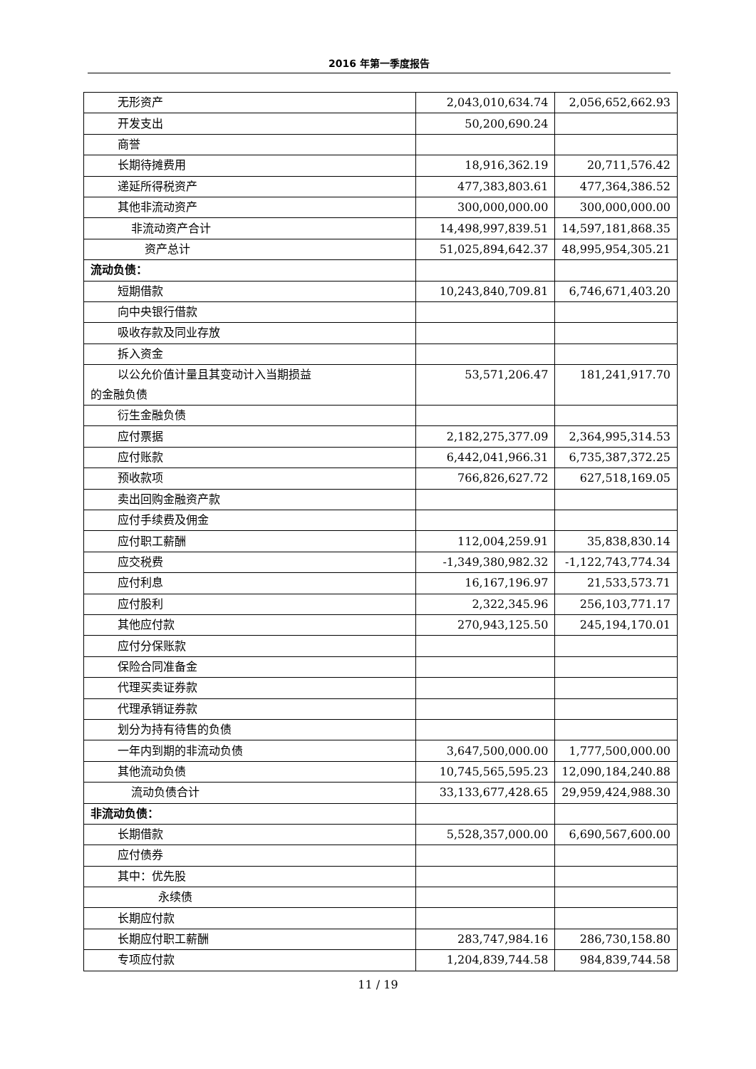2016 年第一季度报告
| 无形资产 | 2,043,010,634.74 | 2,056,652,662.93 |
| 开发支出 | 50,200,690.24 | |
| 商誉 | | |
| 长期待摊费用 | 18,916,362.19 | 20,711,576.42 |
| 递延所得税资产 | 477,383,803.61 | 477,364,386.52 |
| 其他非流动资产 | 300,000,000.00 | 300,000,000.00 |
| 非流动资产合计 | 14,498,997,839.51 | 14,597,181,868.35 |
| 资产总计 | 51,025,894,642.37 | 48,995,954,305.21 |
| 流动负债： | | |
| 短期借款 | 10,243,840,709.81 | 6,746,671,403.20 |
| 向中央银行借款 | | |
| 吸收存款及同业存放 | | |
| 拆入资金 | | |
| 以公允价值计量且其变动计入当期损益 的金融负债 | 53,571,206.47 | 181,241,917.70 |
| 衍生金融负债 | | |
| 应付票据 | 2,182,275,377.09 | 2,364,995,314.53 |
| 应付账款 | 6,442,041,966.31 | 6,735,387,372.25 |
| 预收款项 | 766,826,627.72 | 627,518,169.05 |
| 卖出回购金融资产款 | | |
| 应付手续费及佣金 | | |
| 应付职工薪酬 | 112,004,259.91 | 35,838,830.14 |
| 应交税费 | -1,349,380,982.32 | -1,122,743,774.34 |
| 应付利息 | 16,167,196.97 | 21,533,573.71 |
| 应付股利 | 2,322,345.96 | 256,103,771.17 |
| 其他应付款 | 270,943,125.50 | 245,194,170.01 |
| 应付分保账款 | | |
| 保险合同准备金 | | |
| 代理买卖证券款 | | |
| 代理承销证券款 | | |
| 划分为持有待售的负债 | | |
| 一年内到期的非流动负债 | 3,647,500,000.00 | 1,777,500,000.00 |
| 其他流动负债 | 10,745,565,595.23 | 12,090,184,240.88 |
| 流动负债合计 | 33,133,677,428.65 | 29,959,424,988.30 |
| 非流动负债： | | |
| 长期借款 | 5,528,357,000.00 | 6,690,567,600.00 |
| 应付债券 | | |
| 其中：优先股 | | |
| 永续债 | | |
| 长期应付款 | | |
| 长期应付职工薪酬 | 283,747,984.16 | 286,730,158.80 |
| 专项应付款 | 1,204,839,744.58 | 984,839,744.58 |
11 / 19